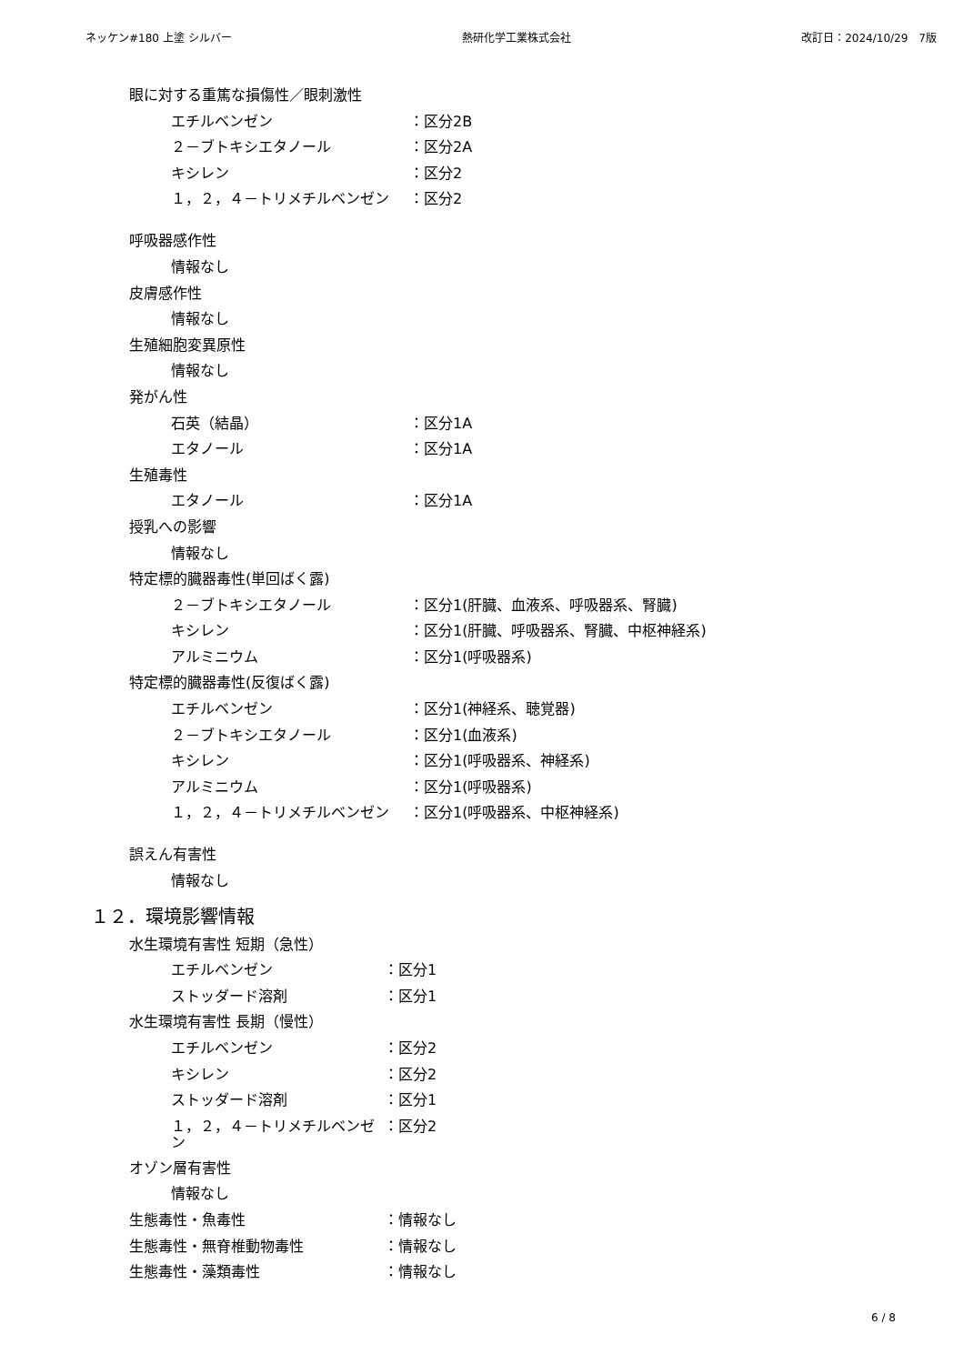ネッケン#180 上塗 シルバー 熱研化学工業株式会社 改訂日：2024/10/29　7版
眼に対する重篤な損傷性／眼刺激性
エチルベンゼン ：区分2B
２－ブトキシエタノール ：区分2A
キシレン ：区分2
１，２，４－トリメチルベンゼン ：区分2
呼吸器感作性
情報なし
皮膚感作性
情報なし
生殖細胞変異原性
情報なし
発がん性
石英（結晶） ：区分1A
エタノール ：区分1A
生殖毒性
エタノール ：区分1A
授乳への影響
情報なし
特定標的臓器毒性(単回ばく露)
２－ブトキシエタノール ：区分1(肝臓、血液系、呼吸器系、腎臓)
キシレン ：区分1(肝臓、呼吸器系、腎臓、中枢神経系)
アルミニウム ：区分1(呼吸器系)
特定標的臓器毒性(反復ばく露)
エチルベンゼン ：区分1(神経系、聴覚器)
２－ブトキシエタノール ：区分1(血液系)
キシレン ：区分1(呼吸器系、神経系)
アルミニウム ：区分1(呼吸器系)
１，２，４－トリメチルベンゼン ：区分1(呼吸器系、中枢神経系)
誤えん有害性
情報なし
１２．環境影響情報
水生環境有害性 短期（急性）
エチルベンゼン ：区分1
ストッダード溶剤 ：区分1
水生環境有害性 長期（慢性）
エチルベンゼン ：区分2
キシレン ：区分2
ストッダード溶剤 ：区分1
１，２，４－トリメチルベンゼン ：区分2
オゾン層有害性
情報なし
生態毒性・魚毒性 ：情報なし
生態毒性・無脊椎動物毒性 ：情報なし
生態毒性・藻類毒性 ：情報なし
6 / 8